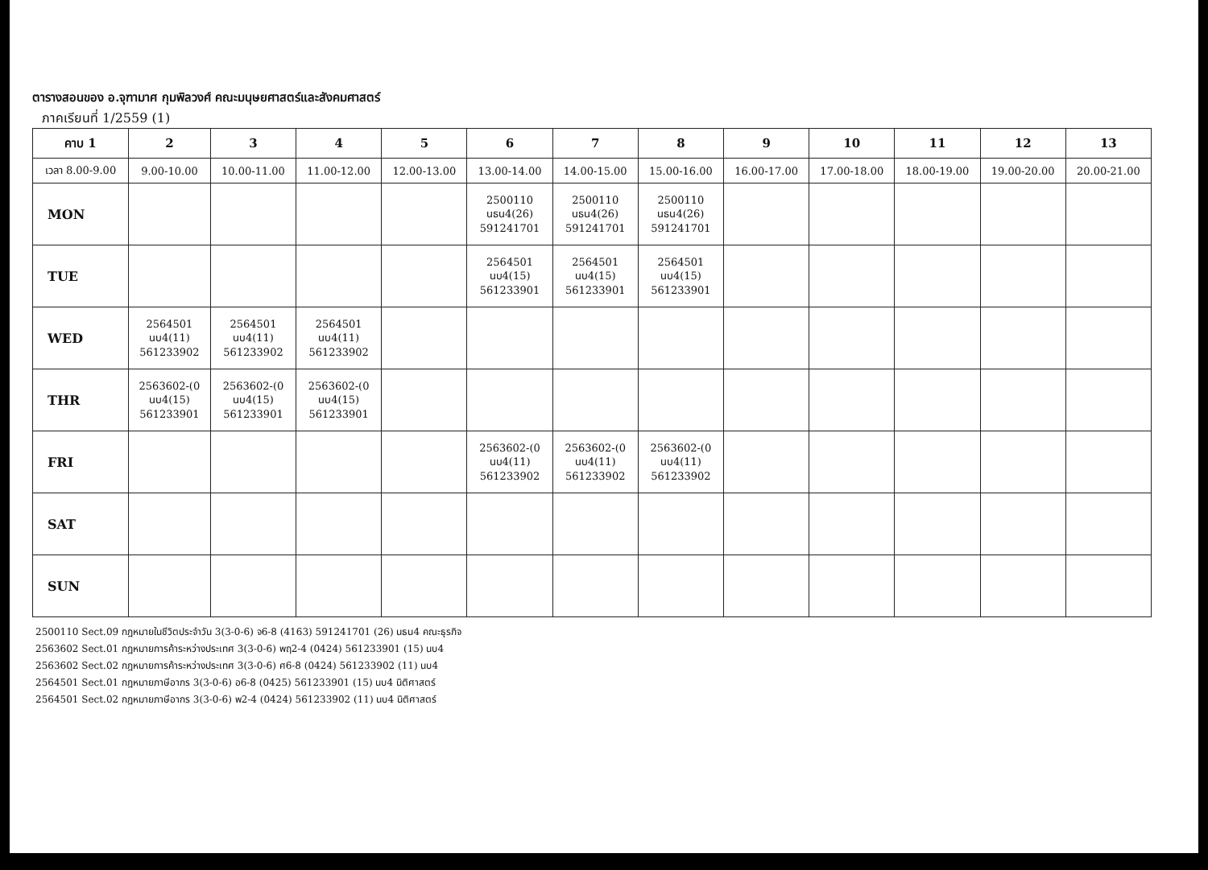ตารางสอนของ อ.จุฑามาศ กุมพิลวงศ์ คณะมนุษยศาสตร์และสังคมศาสตร์
ภาคเรียนที่ 1/2559 (1)
| คาบ 1 | 2 | 3 | 4 | 5 | 6 | 7 | 8 | 9 | 10 | 11 | 12 | 13 |
| --- | --- | --- | --- | --- | --- | --- | --- | --- | --- | --- | --- | --- |
| เวลา 8.00-9.00 | 9.00-10.00 | 10.00-11.00 | 11.00-12.00 | 12.00-13.00 | 13.00-14.00 | 14.00-15.00 | 15.00-16.00 | 16.00-17.00 | 17.00-18.00 | 18.00-19.00 | 19.00-20.00 | 20.00-21.00 |
| MON | | | | | 2500110 นธน4(26) 591241701 | 2500110 นธน4(26) 591241701 | 2500110 นธน4(26) 591241701 | | | | | |
| TUE | | | | | 2564501 นบ4(15) 561233901 | 2564501 นบ4(15) 561233901 | 2564501 นบ4(15) 561233901 | | | | | |
| WED | 2564501 นบ4(11) 561233902 | 2564501 นบ4(11) 561233902 | 2564501 นบ4(11) 561233902 | | | | | | | | | |
| THR | 2563602-(0 นบ4(15) 561233901 | 2563602-(0 นบ4(15) 561233901 | 2563602-(0 นบ4(15) 561233901 | | | | | | | | | |
| FRI | | | | | 2563602-(0 นบ4(11) 561233902 | 2563602-(0 นบ4(11) 561233902 | 2563602-(0 นบ4(11) 561233902 | | | | | |
| SAT | | | | | | | | | | | | |
| SUN | | | | | | | | | | | | |
2500110 Sect.09 กฎหมายในชีวิตประจำวัน 3(3-0-6) จ6-8 (4163) 591241701 (26) นธน4 คณะธุรกิจ
2563602 Sect.01 กฎหมายการค้าระหว่างประเทศ 3(3-0-6) พฤ2-4 (0424) 561233901 (15) นบ4
2563602 Sect.02 กฎหมายการค้าระหว่างประเทศ 3(3-0-6) ศ6-8 (0424) 561233902 (11) นบ4
2564501 Sect.01 กฎหมายภาษีอากร 3(3-0-6) อ6-8 (0425) 561233901 (15) นบ4 นิติศาสตร์
2564501 Sect.02 กฎหมายภาษีอากร 3(3-0-6) พ2-4 (0424) 561233902 (11) นบ4 นิติศาสตร์